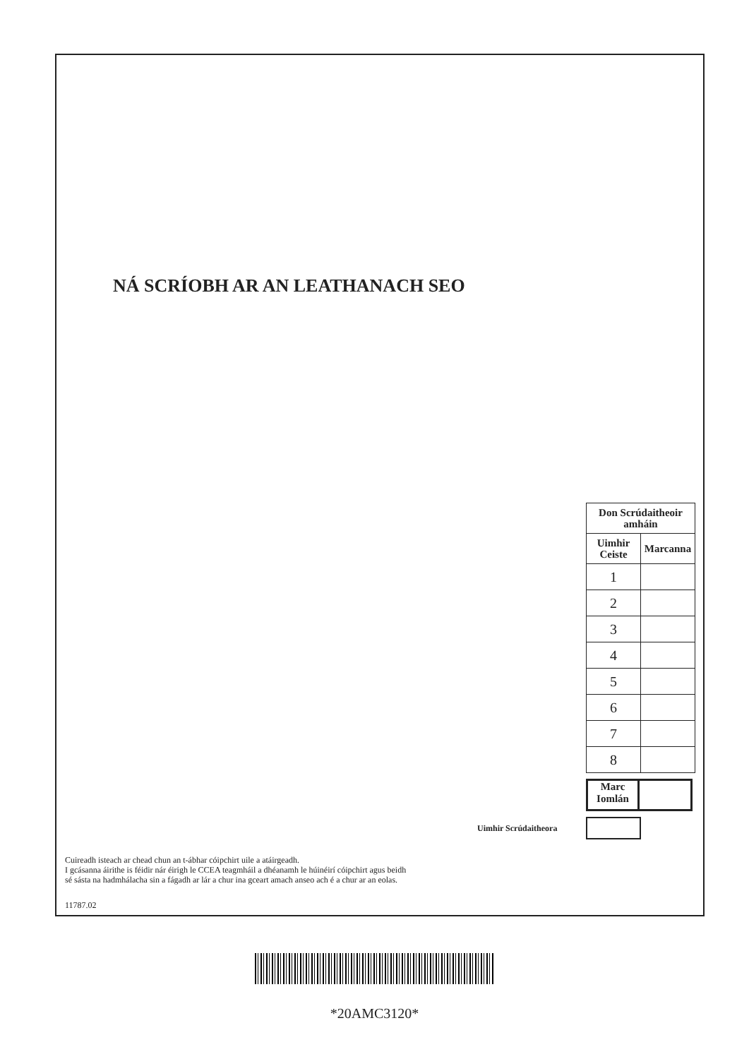NÁ SCRÍOBH AR AN LEATHANACH SEO
| Don Scrúdaitheoir amháin | |
| --- | --- |
| Uimhir Ceiste | Marcanna |
| 1 | |
| 2 | |
| 3 | |
| 4 | |
| 5 | |
| 6 | |
| 7 | |
| 8 | |
Marc
Iomlán
Uimhir Scrúdaitheora
Cuireadh isteach ar chead chun an t-ábhar cóipchirt uile a atáirgeadh.
I gcásanna áirithe is féidir nár éirigh le CCEA teagmháil a dhéanamh le húinéirí cóipchirt agus beidh
sé sásta na hadmhálacha sin a fágadh ar lár a chur ina gceart amach anseo ach é a chur ar an eolas.
11787.02
*20AMC3120*